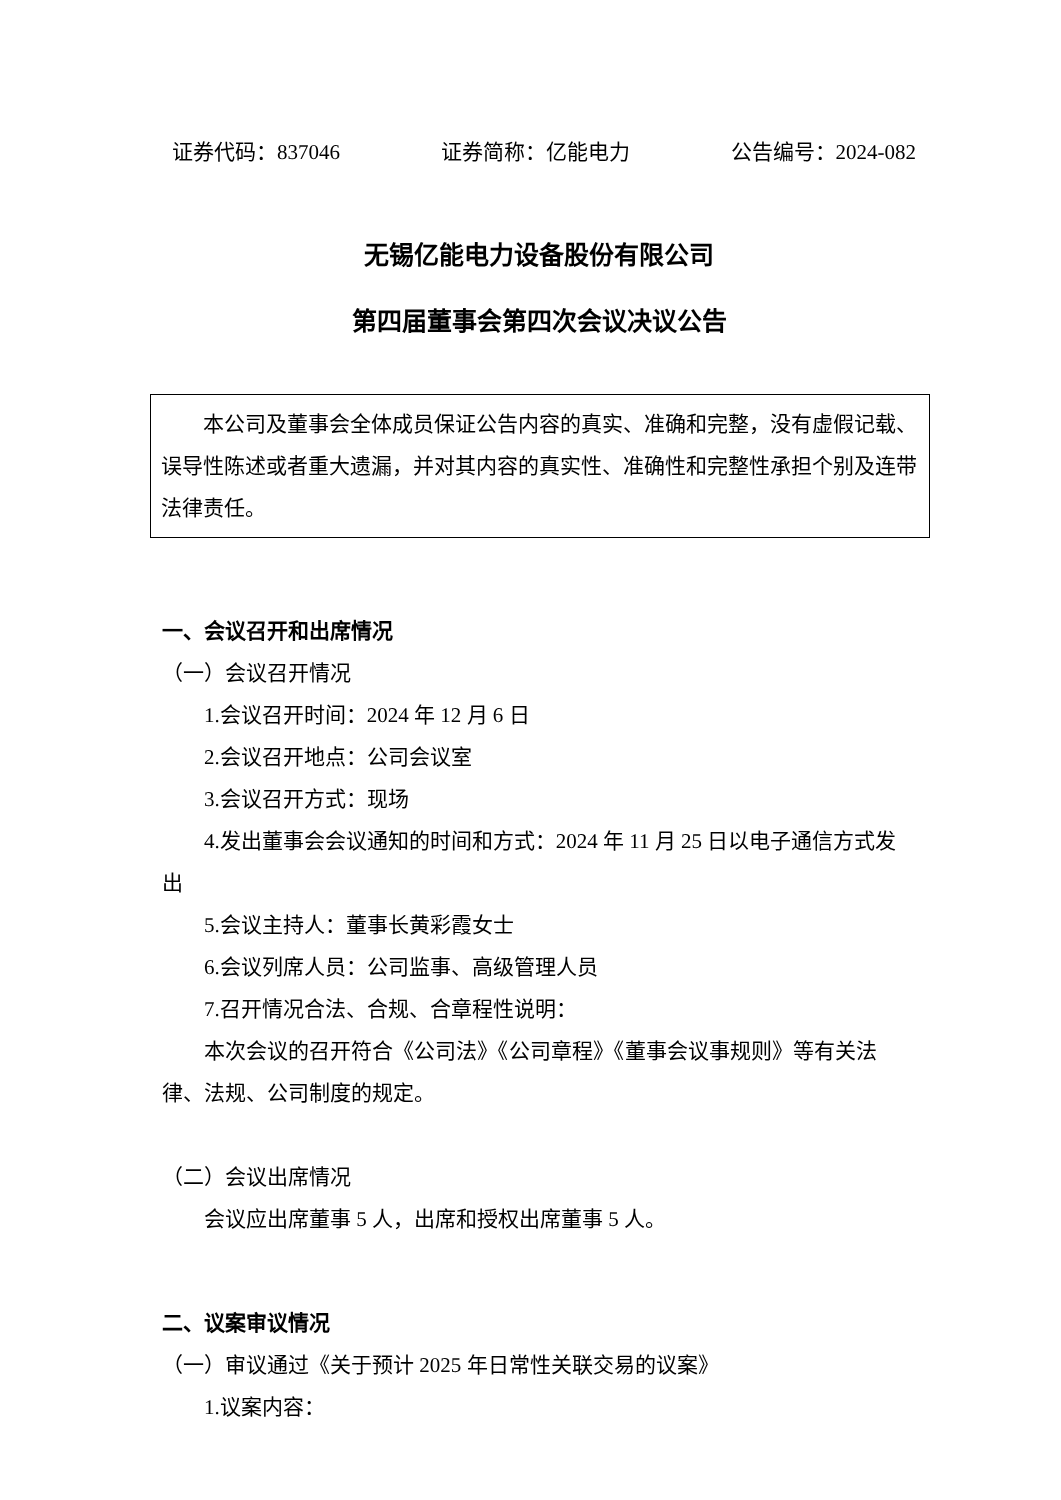证券代码：837046 证券简称：亿能电力 公告编号：2024-082
无锡亿能电力设备股份有限公司
第四届董事会第四次会议决议公告
本公司及董事会全体成员保证公告内容的真实、准确和完整，没有虚假记载、误导性陈述或者重大遗漏，并对其内容的真实性、准确性和完整性承担个别及连带法律责任。
一、会议召开和出席情况
（一）会议召开情况
1.会议召开时间：2024 年 12 月 6 日
2.会议召开地点：公司会议室
3.会议召开方式：现场
4.发出董事会会议通知的时间和方式：2024 年 11 月 25 日以电子通信方式发出
5.会议主持人：董事长黄彩霞女士
6.会议列席人员：公司监事、高级管理人员
7.召开情况合法、合规、合章程性说明：
本次会议的召开符合《公司法》《公司章程》《董事会议事规则》等有关法律、法规、公司制度的规定。
（二）会议出席情况
会议应出席董事 5 人，出席和授权出席董事 5 人。
二、议案审议情况
（一）审议通过《关于预计 2025 年日常性关联交易的议案》
1.议案内容：